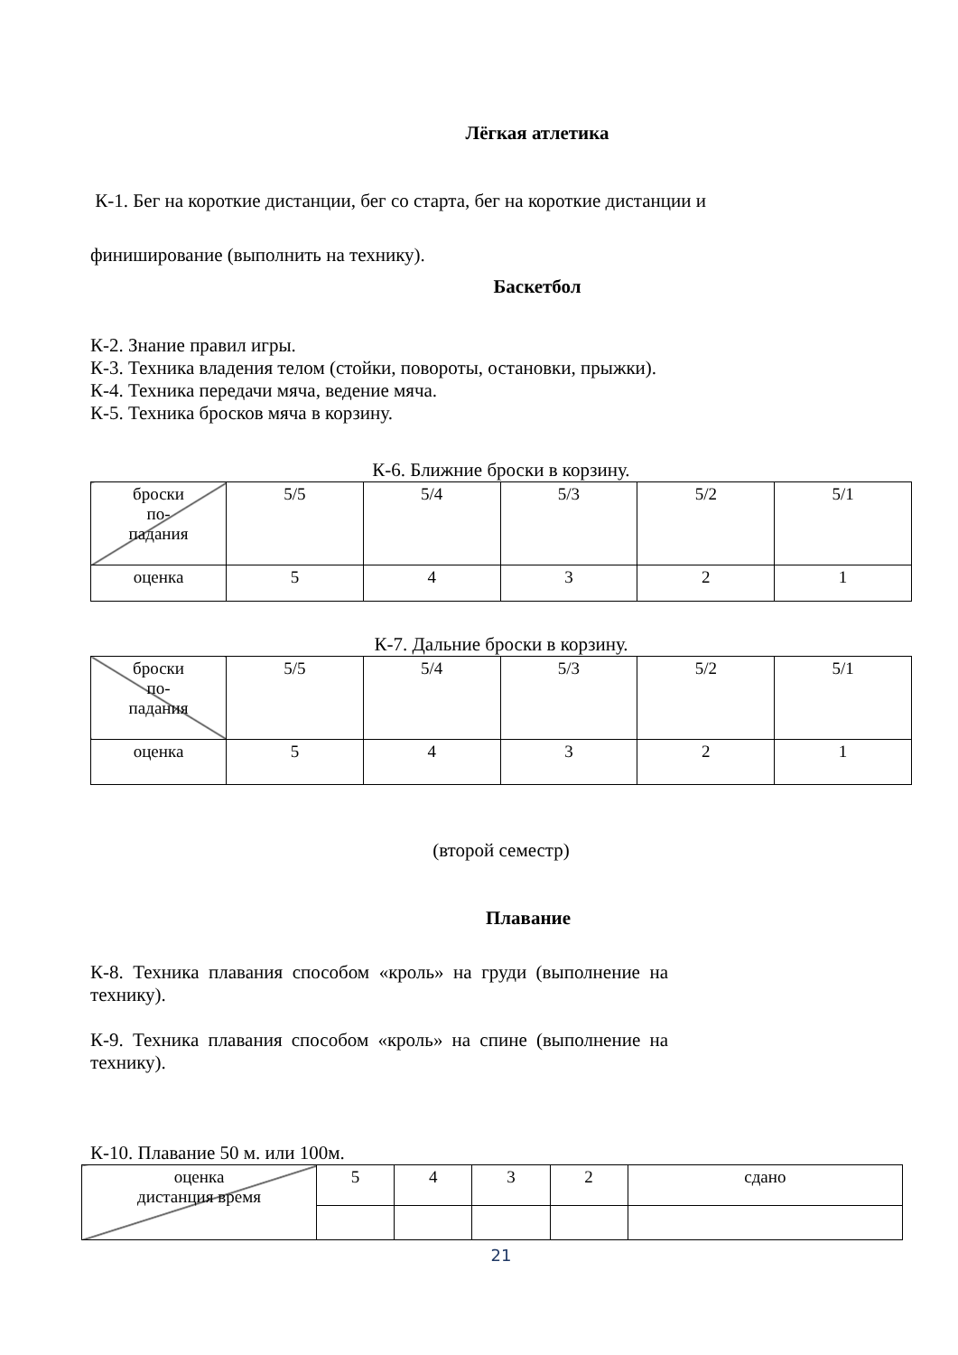Лёгкая атлетика
К-1. Бег на короткие дистанции, бег со старта, бег на короткие дистанции и
финиширование (выполнить на технику).
Баскетбол
К-2. Знание правил игры.
К-3. Техника владения телом (стойки, повороты, остановки, прыжки).
К-4. Техника передачи мяча, ведение мяча.
К-5. Техника бросков мяча в корзину.
К-6. Ближние броски в корзину.
| броски по- падания | 5/5 | 5/4 | 5/3 | 5/2 | 5/1 |
| оценка | 5 | 4 | 3 | 2 | 1 |
К-7. Дальние броски в корзину.
| броски по- падания | 5/5 | 5/4 | 5/3 | 5/2 | 5/1 |
| оценка | 5 | 4 | 3 | 2 | 1 |
(второй семестр)
Плавание
К-8. Техника плавания способом «кроль» на груди (выполнение на технику).
К-9. Техника плавания способом «кроль» на спине (выполнение на технику).
К-10. Плавание 50 м. или 100м.
| оценка дистанция время | 5 | 4 | 3 | 2 | сдано |
21